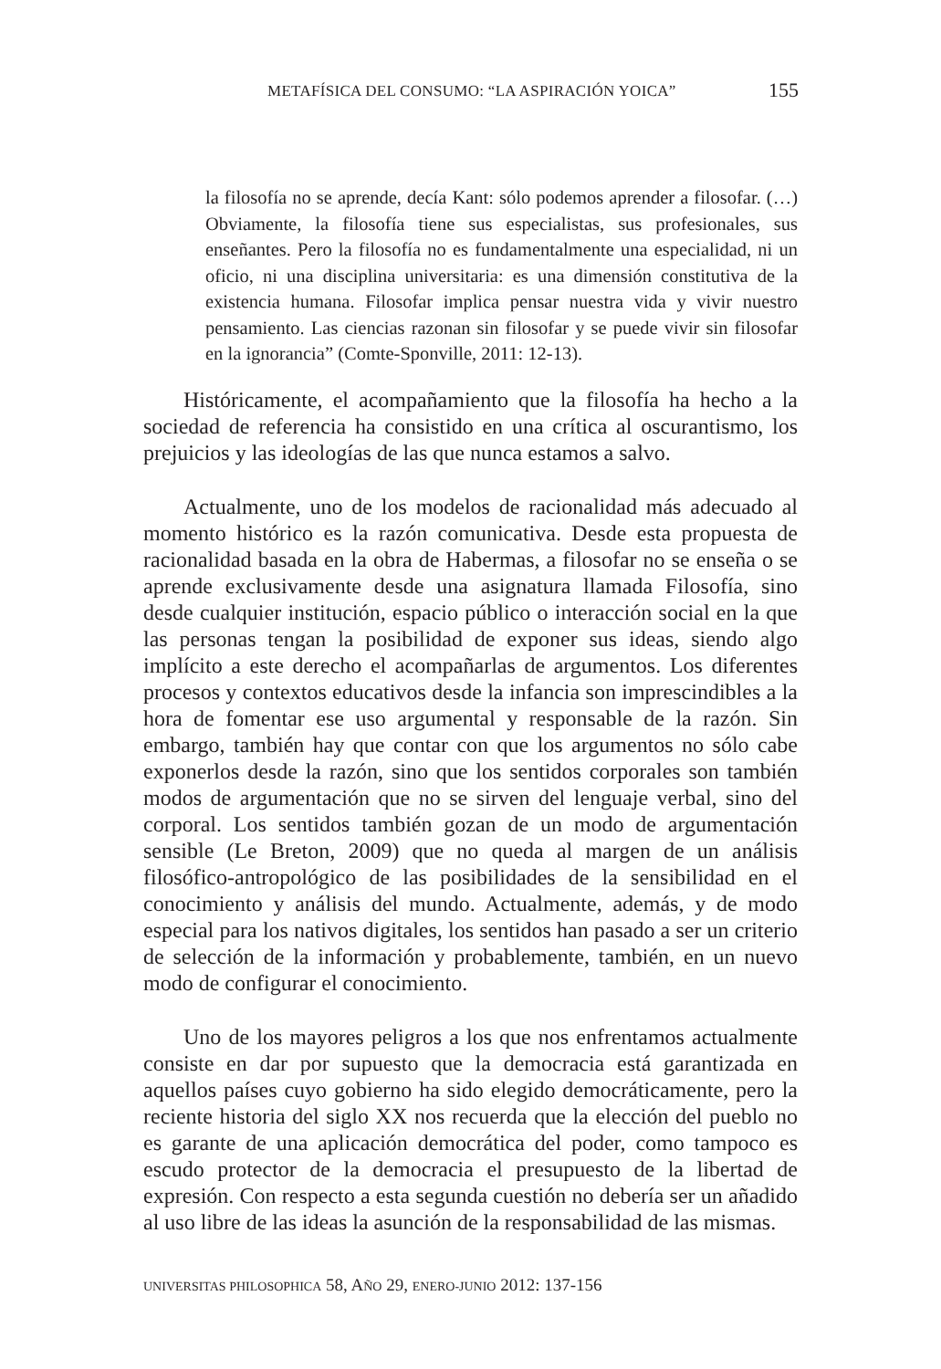METAFÍSICA DEL CONSUMO: “LA ASPIRACIÓN YOICA” 155
la filosofía no se aprende, decía Kant: sólo podemos aprender a filosofar. (…) Obviamente, la filosofía tiene sus especialistas, sus profesionales, sus enseñantes. Pero la filosofía no es fundamentalmente una especialidad, ni un oficio, ni una disciplina universitaria: es una dimensión constitutiva de la existencia humana. Filosofar implica pensar nuestra vida y vivir nuestro pensamiento. Las ciencias razonan sin filosofar y se puede vivir sin filosofar en la ignorancia” (Comte-Sponville, 2011: 12-13).
Históricamente, el acompañamiento que la filosofía ha hecho a la sociedad de referencia ha consistido en una crítica al oscurantismo, los prejuicios y las ideologías de las que nunca estamos a salvo.
Actualmente, uno de los modelos de racionalidad más adecuado al momento histórico es la razón comunicativa. Desde esta propuesta de racionalidad basada en la obra de Habermas, a filosofar no se enseña o se aprende exclusivamente desde una asignatura llamada Filosofía, sino desde cualquier institución, espacio público o interacción social en la que las personas tengan la posibilidad de exponer sus ideas, siendo algo implícito a este derecho el acompañarlas de argumentos. Los diferentes procesos y contextos educativos desde la infancia son imprescindibles a la hora de fomentar ese uso argumental y responsable de la razón. Sin embargo, también hay que contar con que los argumentos no sólo cabe exponerlos desde la razón, sino que los sentidos corporales son también modos de argumentación que no se sirven del lenguaje verbal, sino del corporal. Los sentidos también gozan de un modo de argumentación sensible (Le Breton, 2009) que no queda al margen de un análisis filosófico-antropológico de las posibilidades de la sensibilidad en el conocimiento y análisis del mundo. Actualmente, además, y de modo especial para los nativos digitales, los sentidos han pasado a ser un criterio de selección de la información y probablemente, también, en un nuevo modo de configurar el conocimiento.
Uno de los mayores peligros a los que nos enfrentamos actualmente consiste en dar por supuesto que la democracia está garantizada en aquellos países cuyo gobierno ha sido elegido democráticamente, pero la reciente historia del siglo XX nos recuerda que la elección del pueblo no es garante de una aplicación democrática del poder, como tampoco es escudo protector de la democracia el presupuesto de la libertad de expresión. Con respecto a esta segunda cuestión no debería ser un añadido al uso libre de las ideas la asunción de la responsabilidad de las mismas.
UNIVERSITAS PHILOSOPHICA 58, AÑO 29, ENERO-JUNIO 2012: 137-156